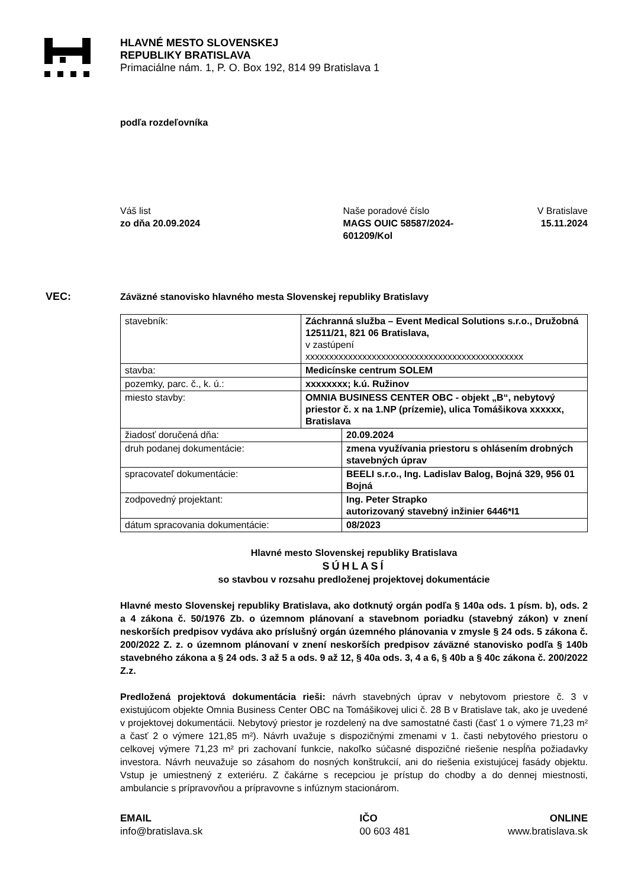HLAVNÉ MESTO SLOVENSKEJ
REPUBLIKY BRATISLAVA
Primaciálne nám. 1, P. O. Box 192, 814 99 Bratislava 1
podľa rozdeľovníka
Váš list
zo dňa 20.09.2024
Naše poradové číslo
MAGS OUIC 58587/2024-
601209/Kol
V Bratislave
15.11.2024
VEC: Záväzné stanovisko hlavného mesta Slovenskej republiky Bratislavy
| stavebník: | Záchranná služba – Event Medical Solutions s.r.o., Družobná 12511/21, 821 06 Bratislava, v zastúpení xxxxxxxxxxxxxxxxxxxxxxxxxxxxxxxxxxxxxxxxxxxxxx | |
| stavba: | Medicínske centrum SOLEM | |
| pozemky, parc. č., k. ú.: | xxxxxxxx; k.ú. Ružinov | |
| miesto stavby: | OMNIA BUSINESS CENTER OBC - objekt „B“, nebytový priestor č. x na 1.NP (prízemie), ulica Tomášikova xxxxxx, Bratislava | |
| žiadosť doručená dňa: | | 20.09.2024 |
| druh podanej dokumentácie: | | zmena využívania priestoru s ohlásením drobných stavebných úprav |
| spracovateľ dokumentácie: | | BEELI s.r.o., Ing. Ladislav Balog, Bojná 329, 956 01 Bojná |
| zodpovedný projektant: | | Ing. Peter Strapko autorizovaný stavebný inžinier 6446*I1 |
| dátum spracovania dokumentácie: | | 08/2023 |
Hlavné mesto Slovenskej republiky Bratislava
SÚHLASÍ
so stavbou v rozsahu predloženej projektovej dokumentácie
Hlavné mesto Slovenskej republiky Bratislava, ako dotknutý orgán podľa § 140a ods. 1 písm. b), ods. 2 a 4 zákona č. 50/1976 Zb. o územnom plánovaní a stavebnom poriadku (stavebný zákon) v znení neskorších predpisov vydáva ako príslušný orgán územného plánovania v zmysle § 24 ods. 5 zákona č. 200/2022 Z. z. o územnom plánovaní v znení neskorších predpisov záväzné stanovisko podľa § 140b stavebného zákona a § 24 ods. 3 až 5 a ods. 9 až 12, § 40a ods. 3, 4 a 6, § 40b a § 40c zákona č. 200/2022 Z.z.
Predložená projektová dokumentácia rieši: návrh stavebných úprav v nebytovom priestore č. 3 v existujúcom objekte Omnia Business Center OBC na Tomášikovej ulici č. 28 B v Bratislave tak, ako je uvedené v projektovej dokumentácii. Nebytový priestor je rozdelený na dve samostatné časti (časť 1 o výmere 71,23 m² a časť 2 o výmere 121,85 m²). Návrh uvažuje s dispozičnými zmenami v 1. časti nebytového priestoru o celkovej výmere 71,23 m² pri zachovaní funkcie, nakoľko súčasné dispozičné riešenie nespĺňa požiadavky investora. Návrh neuvažuje so zásahom do nosných konštrukcií, ani do riešenia existujúcej fasády objektu. Vstup je umiestnený z exteriéru. Z čakárne s recepciou je prístup do chodby a do dennej miestnosti, ambulancie s prípravovňou a prípravovne s infúznym stacionárom.
EMAIL
info@bratislava.sk
IČO
00 603 481
ONLINE
www.bratislava.sk